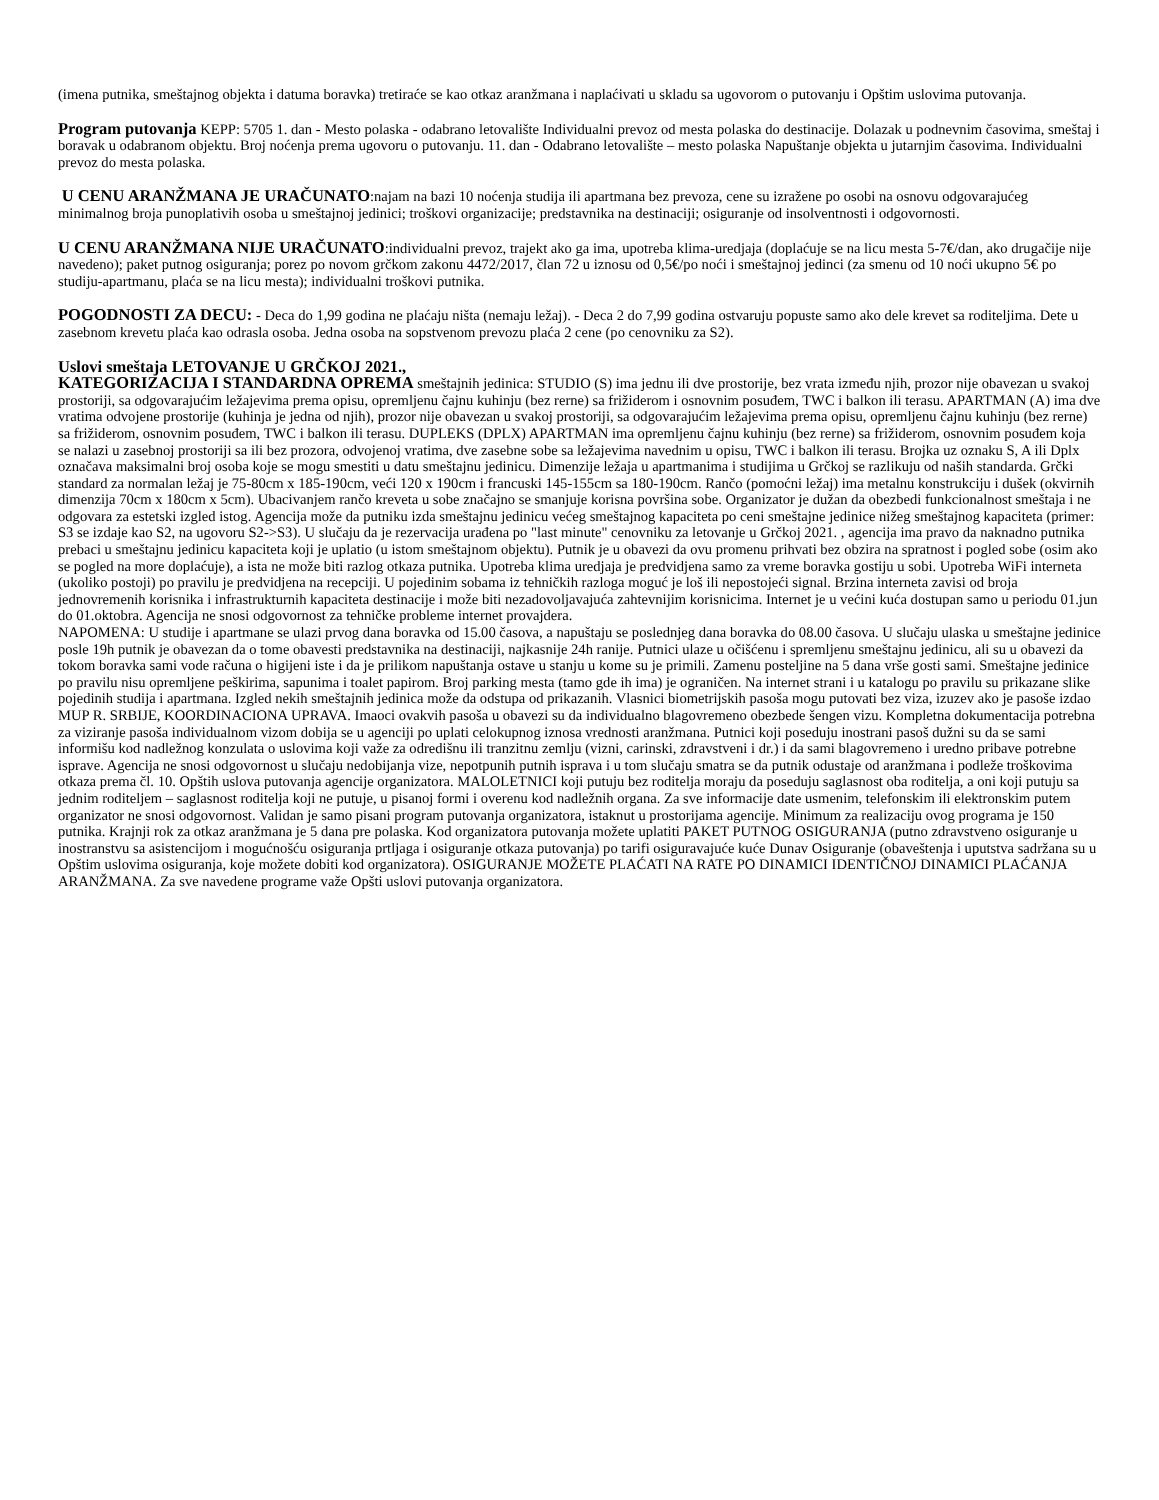(imena putnika, smeštajnog objekta i datuma boravka) tretiraće se kao otkaz aranžmana i naplaćivati u skladu sa ugovorom o putovanju i Opštim uslovima putovanja.
Program putovanja KEPP: 5705 1. dan - Mesto polaska - odabrano letovalište Individualni prevoz od mesta polaska do destinacije. Dolazak u podnevnim časovima, smeštaj i boravak u odabranom objektu. Broj noćenja prema ugovoru o putovanju. 11. dan - Odabrano letovalište – mesto polaska Napuštanje objekta u jutarnjim časovima. Individualni prevoz do mesta polaska.
U CENU ARANŽMANA JE URAČUNATO:najam na bazi 10 noćenja studija ili apartmana bez prevoza, cene su izražene po osobi na osnovu odgovarajućeg minimalnog broja punoplativih osoba u smeštajnoj jedinici; troškovi organizacije; predstavnika na destinaciji; osiguranje od insolventnosti i odgovornosti.
U CENU ARANŽMANA NIJE URAČUNATO:individualni prevoz, trajekt ako ga ima, upotreba klima-uredjaja (doplaćuje se na licu mesta 5-7€/dan, ako drugačije nije navedeno); paket putnog osiguranja; porez po novom grčkom zakonu 4472/2017, član 72 u iznosu od 0,5€/po noći i smeštajnoj jedinci (za smenu od 10 noći ukupno 5€ po studiju-apartmanu, plaća se na licu mesta); individualni troškovi putnika.
POGODNOSTI ZA DECU: - Deca do 1,99 godina ne plaćaju ništa (nemaju ležaj). - Deca 2 do 7,99 godina ostvaruju popuste samo ako dele krevet sa roditeljima. Dete u zasebnom krevetu plaća kao odrasla osoba. Jedna osoba na sopstvenom prevozu plaća 2 cene (po cenovniku za S2).
Uslovi smeštaja LETOVANJE U GRČKOJ 2021.,
KATEGORIZACIJA I STANDARDNA OPREMA smeštajnih jedinica: STUDIO (S) ima jednu ili dve prostorije, bez vrata između njih, prozor nije obavezan u svakoj prostoriji, sa odgovarajućim ležajevima prema opisu, opremljenu čajnu kuhinju (bez rerne) sa frižiderom i osnovnim posuđem, TWC i balkon ili terasu. APARTMAN (A) ima dve vratima odvojene prostorije (kuhinja je jedna od njih), prozor nije obavezan u svakoj prostoriji, sa odgovarajućim ležajevima prema opisu, opremljenu čajnu kuhinju (bez rerne) sa frižiderom, osnovnim posuđem, TWC i balkon ili terasu. DUPLEKS (DPLX) APARTMAN ima opremljenu čajnu kuhinju (bez rerne) sa frižiderom, osnovnim posuđem koja se nalazi u zasebnoj prostoriji sa ili bez prozora, odvojenoj vratima, dve zasebne sobe sa ležajevima navednim u opisu, TWC i balkon ili terasu. Brojka uz oznaku S, A ili Dplx označava maksimalni broj osoba koje se mogu smestiti u datu smeštajnu jedinicu. Dimenzije ležaja u apartmanima i studijima u Grčkoj se razlikuju od naših standarda. Grčki standard za normalan ležaj je 75-80cm x 185-190cm, veći 120 x 190cm i francuski 145-155cm sa 180-190cm. Rančo (pomoćni ležaj) ima metalnu konstrukciju i dušek (okvirnih dimenzija 70cm x 180cm x 5cm). Ubacivanjem rančo kreveta u sobe značajno se smanjuje korisna površina sobe. Organizator je dužan da obezbedi funkcionalnost smeštaja i ne odgovara za estetski izgled istog. Agencija može da putniku izda smeštajnu jedinicu većeg smeštajnog kapaciteta po ceni smeštajne jedinice nižeg smeštajnog kapaciteta (primer: S3 se izdaje kao S2, na ugovoru S2->S3). U slučaju da je rezervacija urađena po "last minute" cenovniku za letovanje u Grčkoj 2021. , agencija ima pravo da naknadno putnika prebaci u smeštajnu jedinicu kapaciteta koji je uplatio (u istom smeštajnom objektu). Putnik je u obavezi da ovu promenu prihvati bez obzira na spratnost i pogled sobe (osim ako se pogled na more doplaćuje), a ista ne može biti razlog otkaza putnika. Upotreba klima uredjaja je predvidjena samo za vreme boravka gostiju u sobi. Upotreba WiFi interneta (ukoliko postoji) po pravilu je predvidjena na recepciji. U pojedinim sobama iz tehničkih razloga moguć je loš ili nepostojeći signal. Brzina interneta zavisi od broja jednovremenih korisnika i infrastrukturnih kapaciteta destinacije i može biti nezadovoljavajuća zahtevnijim korisnicima. Internet je u većini kuća dostupan samo u periodu 01.jun do 01.oktobra. Agencija ne snosi odgovornost za tehničke probleme internet provajdera.
NAPOMENA: U studije i apartmane se ulazi prvog dana boravka od 15.00 časova, a napuštaju se poslednjeg dana boravka do 08.00 časova. U slučaju ulaska u smeštajne jedinice posle 19h putnik je obavezan da o tome obavesti predstavnika na destinaciji, najkasnije 24h ranije. Putnici ulaze u očišćenu i spremljenu smeštajnu jedinicu, ali su u obavezi da tokom boravka sami vode računa o higijeni iste i da je prilikom napuštanja ostave u stanju u kome su je primili. Zamenu posteljine na 5 dana vrše gosti sami. Smeštajne jedinice po pravilu nisu opremljene peškirima, sapunima i toalet papirom. Broj parking mesta (tamo gde ih ima) je ograničen. Na internet strani i u katalogu po pravilu su prikazane slike pojedinih studija i apartmana. Izgled nekih smeštajnih jedinica može da odstupa od prikazanih. Vlasnici biometrijskih pasoša mogu putovati bez viza, izuzev ako je pasoše izdao MUP R. SRBIJE, KOORDINACIONA UPRAVA. Imaoci ovakvih pasoša u obavezi su da individualno blagovremeno obezbede šengen vizu. Kompletna dokumentacija potrebna za viziranje pasoša individualnom vizom dobija se u agenciji po uplati celokupnog iznosa vrednosti aranžmana. Putnici koji poseduju inostrani pasoš dužni su da se sami informišu kod nadležnog konzulata o uslovima koji važe za odredišnu ili tranzitnu zemlju (vizni, carinski, zdravstveni i dr.) i da sami blagovremeno i uredno pribave potrebne isprave. Agencija ne snosi odgovornost u slučaju nedobijanja vize, nepotpunih putnih isprava i u tom slučaju smatra se da putnik odustaje od aranžmana i podleže troškovima otkaza prema čl. 10. Opštih uslova putovanja agencije organizatora. MALOLETNICI koji putuju bez roditelja moraju da poseduju saglasnost oba roditelja, a oni koji putuju sa jednim roditeljem – saglasnost roditelja koji ne putuje, u pisanoj formi i overenu kod nadležnih organa. Za sve informacije date usmenim, telefonskim ili elektronskim putem organizator ne snosi odgovornost. Validan je samo pisani program putovanja organizatora, istaknut u prostorijama agencije. Minimum za realizaciju ovog programa je 150 putnika. Krajnji rok za otkaz aranžmana je 5 dana pre polaska. Kod organizatora putovanja možete uplatiti PAKET PUTNOG OSIGURANJA (putno zdravstveno osiguranje u inostranstvu sa asistencijom i mogućnošću osiguranja prtljaga i osiguranje otkaza putovanja) po tarifi osiguravajuće kuće Dunav Osiguranje (obaveštenja i uputstva sadržana su u Opštim uslovima osiguranja, koje možete dobiti kod organizatora). OSIGURANJE MOŽETE PLAĆATI NA RATE PO DINAMICI IDENTIČNOJ DINAMICI PLAĆANJA ARANŽMANA. Za sve navedene programe važe Opšti uslovi putovanja organizatora.